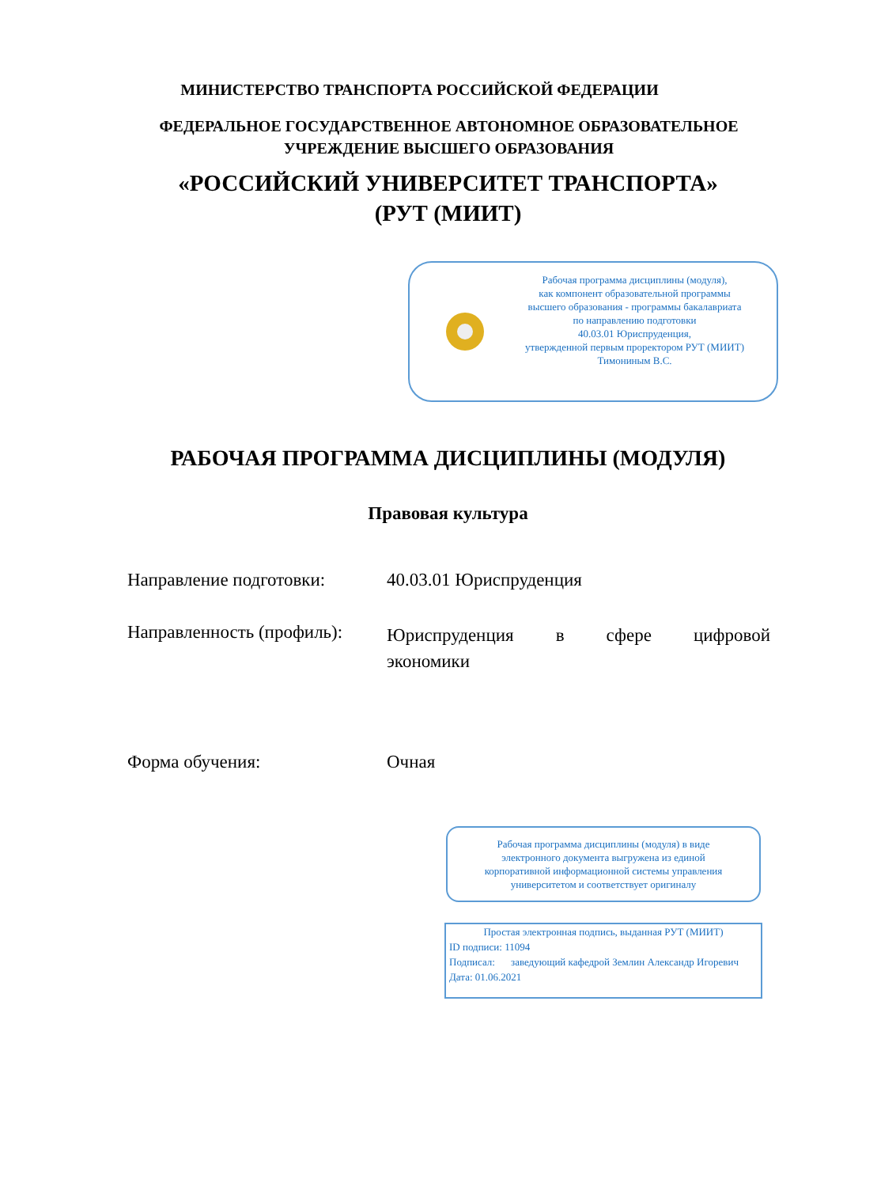МИНИСТЕРСТВО ТРАНСПОРТА РОССИЙСКОЙ ФЕДЕРАЦИИ
ФЕДЕРАЛЬНОЕ ГОСУДАРСТВЕННОЕ АВТОНОМНОЕ ОБРАЗОВАТЕЛЬНОЕ УЧРЕЖДЕНИЕ ВЫСШЕГО ОБРАЗОВАНИЯ
«РОССИЙСКИЙ УНИВЕРСИТЕТ ТРАНСПОРТА»
(РУТ (МИИТ)
Рабочая программа дисциплины (модуля),
как компонент образовательной программы
высшего образования - программы бакалавриата
по направлению подготовки
40.03.01 Юриспруденция,
утвержденной первым проректором РУТ (МИИТ)
Тимониным В.С.
РАБОЧАЯ ПРОГРАММА ДИСЦИПЛИНЫ (МОДУЛЯ)
Правовая культура
Направление подготовки: 40.03.01 Юриспруденция
Направленность (профиль):
Юриспруденция в сфере цифровой экономики
Форма обучения: Очная
Рабочая программа дисциплины (модуля) в виде
электронного документа выгружена из единой
корпоративной информационной системы управления
университетом и соответствует оригиналу
Простая электронная подпись, выданная РУТ (МИИТ)
ID подписи: 11094
Подписал: заведующий кафедрой Землин Александр Игоревич
Дата: 01.06.2021